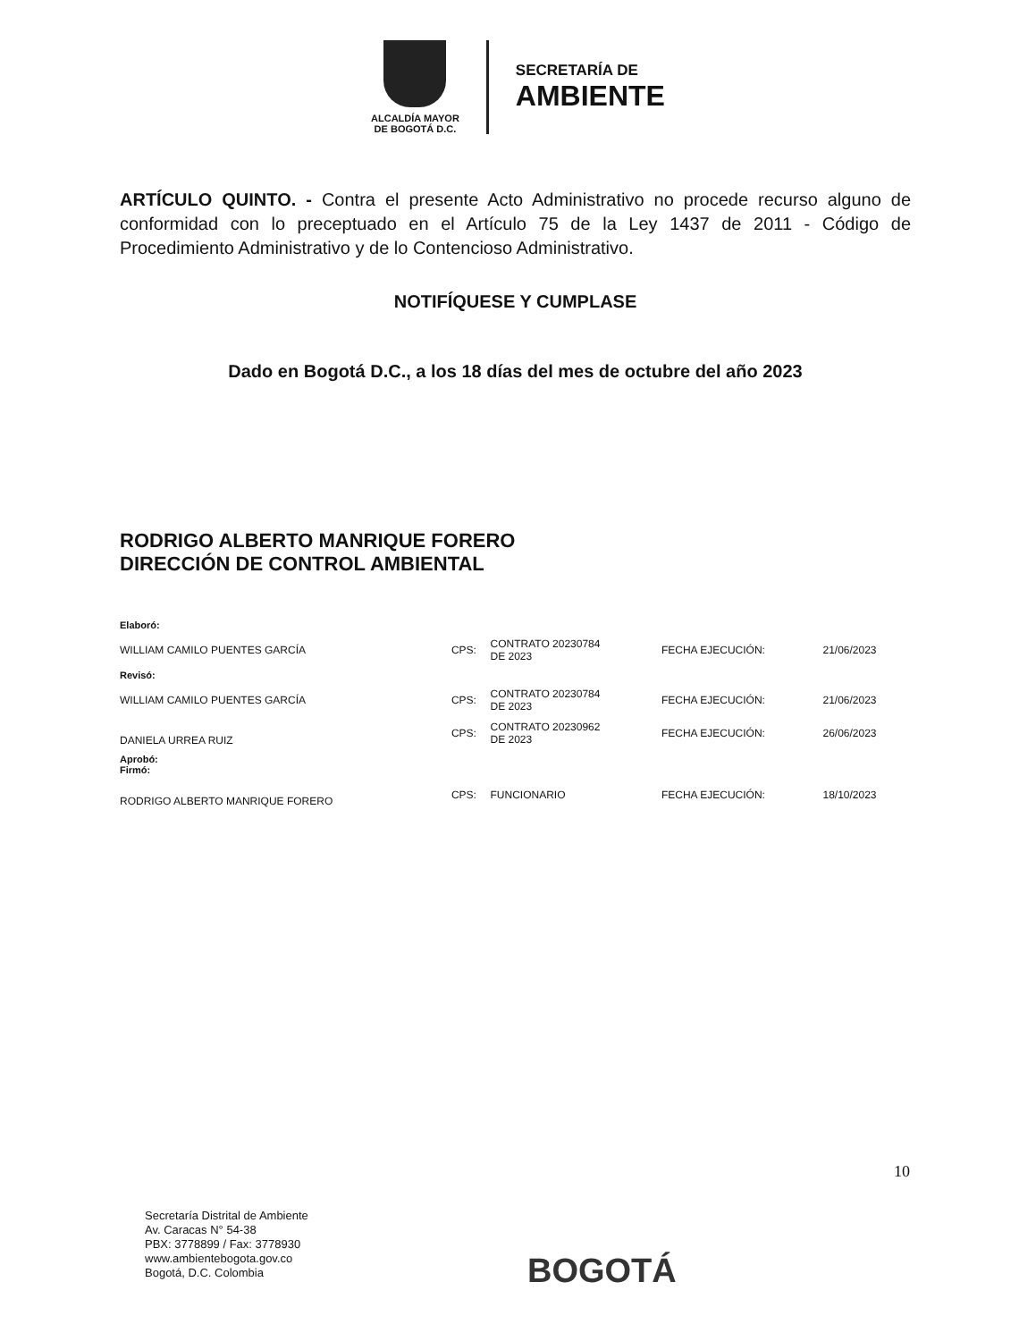ALCALDÍA MAYOR
DE BOGOTÁ D.C.
SECRETARÍA DE
AMBIENTE
ARTÍCULO QUINTO. - Contra el presente Acto Administrativo no procede recurso alguno de conformidad con lo preceptuado en el Artículo 75 de la Ley 1437 de 2011 - Código de Procedimiento Administrativo y de lo Contencioso Administrativo.
NOTIFÍQUESE Y CUMPLASE
Dado en Bogotá D.C., a los 18 días del mes de octubre del año 2023
RODRIGO ALBERTO MANRIQUE FORERO
DIRECCIÓN DE CONTROL AMBIENTAL
| Elaboró: | | | | |
| WILLIAM CAMILO PUENTES GARCÍA | CPS: | CONTRATO 20230784 DE 2023 | FECHA EJECUCIÓN: | 21/06/2023 |
| Revisó: | | | | |
| WILLIAM CAMILO PUENTES GARCÍA | CPS: | CONTRATO 20230784 DE 2023 | FECHA EJECUCIÓN: | 21/06/2023 |
| DANIELA URREA RUIZ | CPS: | CONTRATO 20230962 DE 2023 | FECHA EJECUCIÓN: | 26/06/2023 |
| Aprobó: Firmó: | | | | |
| RODRIGO ALBERTO MANRIQUE FORERO | CPS: | FUNCIONARIO | FECHA EJECUCIÓN: | 18/10/2023 |
10
Secretaría Distrital de Ambiente
Av. Caracas N° 54-38
PBX: 3778899 / Fax: 3778930
www.ambientebogota.gov.co
Bogotá, D.C. Colombia
BOGOTÁ